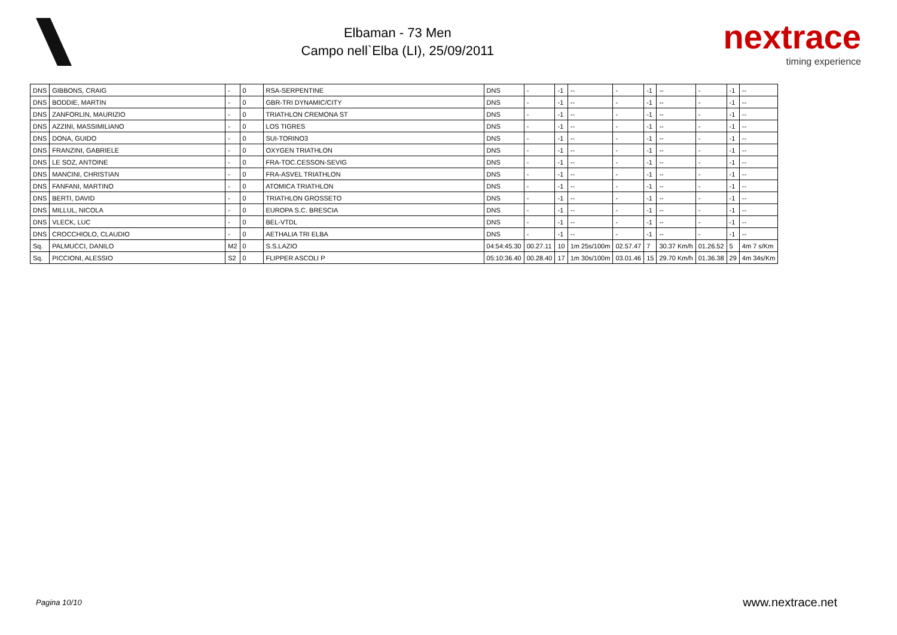Elbaman - 73 Men
Campo nell`Elba (LI), 25/09/2011
nextrace
timing experience
| DNS | GIBBONS, CRAIG | - | 0 | RSA-SERPENTINE | DNS | - | -1 | -- | - | -1 | -- | - | -1 | -- |
| DNS | BODDIE, MARTIN | - | 0 | GBR-TRI DYNAMIC/CITY | DNS | - | -1 | -- | - | -1 | -- | - | -1 | -- |
| DNS | ZANFORLIN, MAURIZIO | - | 0 | TRIATHLON CREMONA ST | DNS | - | -1 | -- | - | -1 | -- | - | -1 | -- |
| DNS | AZZINI, MASSIMILIANO | - | 0 | LOS TIGRES | DNS | - | -1 | -- | - | -1 | -- | - | -1 | -- |
| DNS | DONA, GUIDO | - | 0 | SUI-TORINO3 | DNS | - | -1 | -- | - | -1 | -- | - | -1 | -- |
| DNS | FRANZINI, GABRIELE | - | 0 | OXYGEN TRIATHLON | DNS | - | -1 | -- | - | -1 | -- | - | -1 | -- |
| DNS | LE SOZ, ANTOINE | - | 0 | FRA-TOC.CESSON-SEVIG | DNS | - | -1 | -- | - | -1 | -- | - | -1 | -- |
| DNS | MANCINI, CHRISTIAN | - | 0 | FRA-ASVEL TRIATHLON | DNS | - | -1 | -- | - | -1 | -- | - | -1 | -- |
| DNS | FANFANI, MARTINO | - | 0 | ATOMICA TRIATHLON | DNS | - | -1 | -- | - | -1 | -- | - | -1 | -- |
| DNS | BERTI, DAVID | - | 0 | TRIATHLON GROSSETO | DNS | - | -1 | -- | - | -1 | -- | - | -1 | -- |
| DNS | MILLUL, NICOLA | - | 0 | EUROPA S.C. BRESCIA | DNS | - | -1 | -- | - | -1 | -- | - | -1 | -- |
| DNS | VLECK, LUC | - | 0 | BEL-VTDL | DNS | - | -1 | -- | - | -1 | -- | - | -1 | -- |
| DNS | CROCCHIOLO, CLAUDIO | - | 0 | AETHALIA TRI ELBA | DNS | - | -1 | -- | - | -1 | -- | - | -1 | -- |
| Sq. | PALMUCCI, DANILO | M2 | 0 | S.S.LAZIO | 04:54:45.30 | 00.27.11 | 10 | 1m 25s/100m | 02.57.47 | 7 | 30.37 Km/h | 01.26.52 | 5 | 4m 7 s/Km |
| Sq. | PICCIONI, ALESSIO | S2 | 0 | FLIPPER ASCOLI P | 05:10:36.40 | 00.28.40 | 17 | 1m 30s/100m | 03.01.46 | 15 | 29.70 Km/h | 01.36.38 | 29 | 4m 34s/Km |
Pagina 10/10 www.nextrace.net